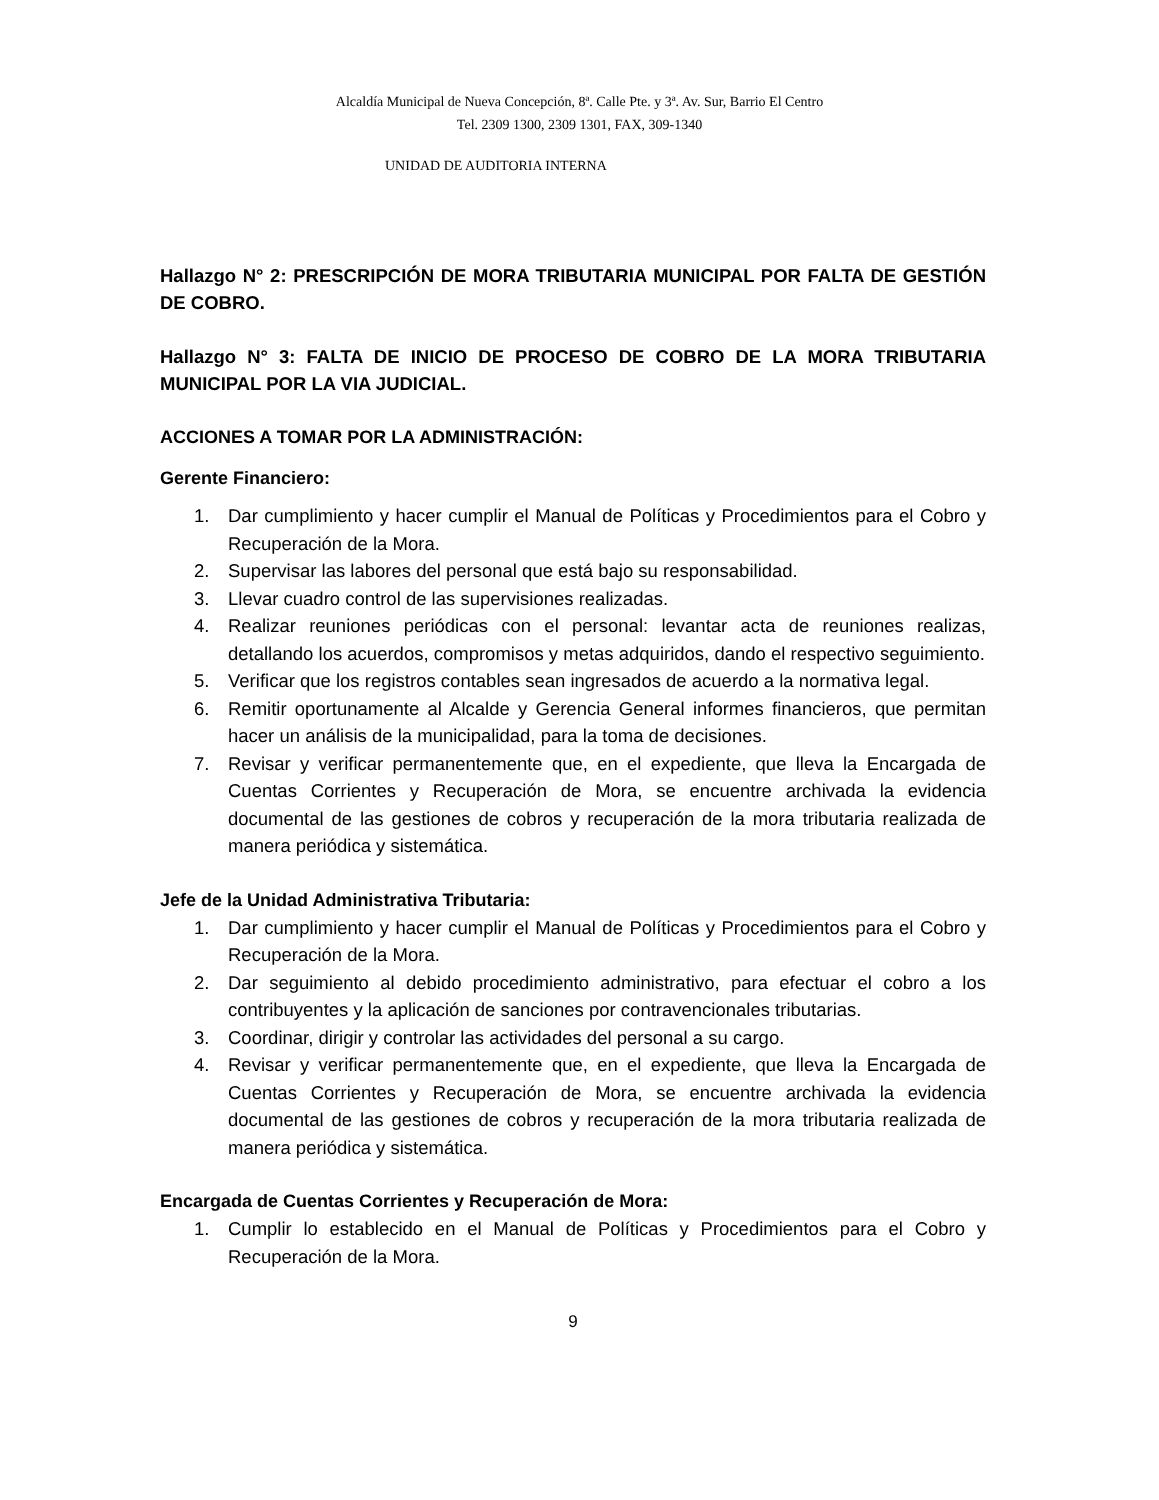Alcaldía Municipal de Nueva Concepción, 8ª. Calle Pte. y 3ª. Av. Sur, Barrio El Centro
Tel. 2309 1300, 2309 1301, FAX, 309-1340
UNIDAD DE AUDITORIA INTERNA
Hallazgo N° 2: PRESCRIPCIÓN DE MORA TRIBUTARIA MUNICIPAL POR FALTA DE GESTIÓN DE COBRO.
Hallazgo N° 3: FALTA DE INICIO DE PROCESO DE COBRO DE LA MORA TRIBUTARIA MUNICIPAL POR LA VIA JUDICIAL.
ACCIONES A TOMAR POR LA ADMINISTRACIÓN:
Gerente Financiero:
1. Dar cumplimiento y hacer cumplir el Manual de Políticas y Procedimientos para el Cobro y Recuperación de la Mora.
2. Supervisar las labores del personal que está bajo su responsabilidad.
3. Llevar cuadro control de las supervisiones realizadas.
4. Realizar reuniones periódicas con el personal: levantar acta de reuniones realizas, detallando los acuerdos, compromisos y metas adquiridos, dando el respectivo seguimiento.
5. Verificar que los registros contables sean ingresados de acuerdo a la normativa legal.
6. Remitir oportunamente al Alcalde y Gerencia General informes financieros, que permitan hacer un análisis de la municipalidad, para la toma de decisiones.
7. Revisar y verificar permanentemente que, en el expediente, que lleva la Encargada de Cuentas Corrientes y Recuperación de Mora, se encuentre archivada la evidencia documental de las gestiones de cobros y recuperación de la mora tributaria realizada de manera periódica y sistemática.
Jefe de la Unidad Administrativa Tributaria:
1. Dar cumplimiento y hacer cumplir el Manual de Políticas y Procedimientos para el Cobro y Recuperación de la Mora.
2. Dar seguimiento al debido procedimiento administrativo, para efectuar el cobro a los contribuyentes y la aplicación de sanciones por contravencionales tributarias.
3. Coordinar, dirigir y controlar las actividades del personal a su cargo.
4. Revisar y verificar permanentemente que, en el expediente, que lleva la Encargada de Cuentas Corrientes y Recuperación de Mora, se encuentre archivada la evidencia documental de las gestiones de cobros y recuperación de la mora tributaria realizada de manera periódica y sistemática.
Encargada de Cuentas Corrientes y Recuperación de Mora:
1. Cumplir lo establecido en el Manual de Políticas y Procedimientos para el Cobro y Recuperación de la Mora.
9